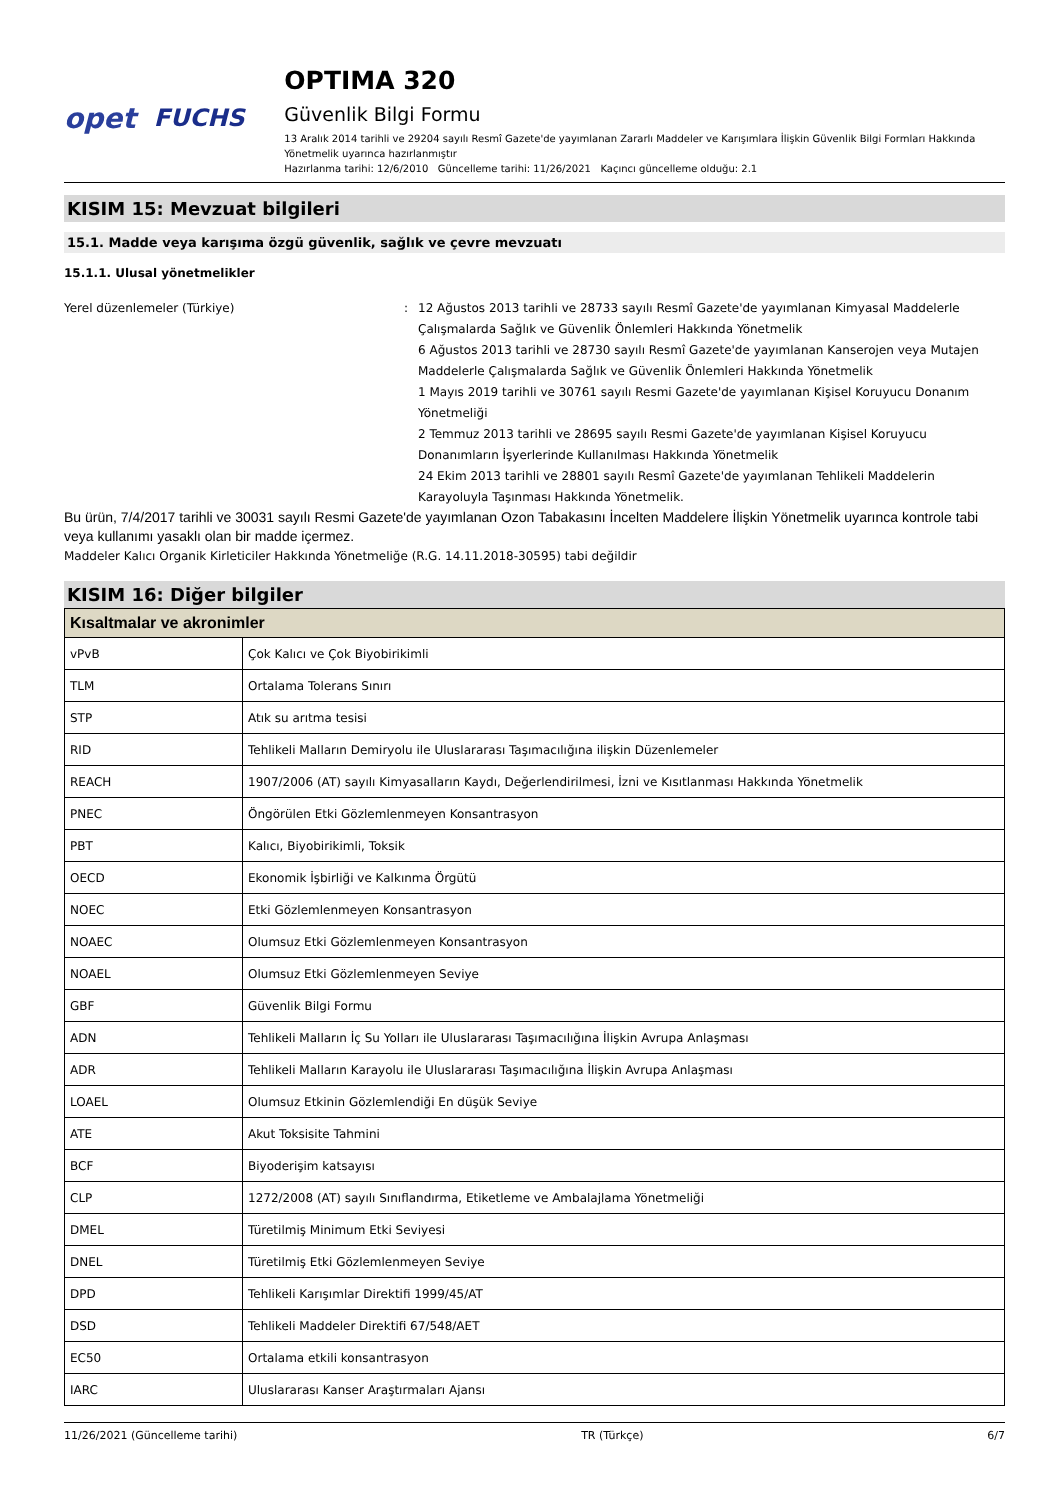opet FUCHS
OPTIMA 320
Güvenlik Bilgi Formu
13 Aralık 2014 tarihli ve 29204 sayılı Resmî Gazete'de yayımlanan Zararlı Maddeler ve Karışımlara İlişkin Güvenlik Bilgi Formları Hakkında Yönetmelik uyarınca hazırlanmıştır
Hazırlanma tarihi: 12/6/2010 Güncelleme tarihi: 11/26/2021 Kaçıncı güncelleme olduğu: 2.1
KISIM 15: Mevzuat bilgileri
15.1. Madde veya karışıma özgü güvenlik, sağlık ve çevre mevzuatı
15.1.1. Ulusal yönetmelikler
Yerel düzenlemeler (Türkiye) : 12 Ağustos 2013 tarihli ve 28733 sayılı Resmî Gazete'de yayımlanan Kimyasal Maddelerle Çalışmalarda Sağlık ve Güvenlik Önlemleri Hakkında Yönetmelik
6 Ağustos 2013 tarihli ve 28730 sayılı Resmî Gazete'de yayımlanan Kanserojen veya Mutajen Maddelerle Çalışmalarda Sağlık ve Güvenlik Önlemleri Hakkında Yönetmelik
1 Mayıs 2019 tarihli ve 30761 sayılı Resmi Gazete'de yayımlanan Kişisel Koruyucu Donanım Yönetmeliği
2 Temmuz 2013 tarihli ve 28695 sayılı Resmi Gazete'de yayımlanan Kişisel Koruyucu Donanımların İşyerlerinde Kullanılması Hakkında Yönetmelik
24 Ekim 2013 tarihli ve 28801 sayılı Resmî Gazete'de yayımlanan Tehlikeli Maddelerin Karayoluyla Taşınması Hakkında Yönetmelik.
Bu ürün, 7/4/2017 tarihli ve 30031 sayılı Resmi Gazete'de yayımlanan Ozon Tabakasını İncelten Maddelere İlişkin Yönetmelik uyarınca kontrole tabi veya kullanımı yasaklı olan bir madde içermez.
Maddeler Kalıcı Organik Kirleticiler Hakkında Yönetmeliğe (R.G. 14.11.2018-30595) tabi değildir
KISIM 16: Diğer bilgiler
| Kısaltmalar ve akronimler | |
| --- | --- |
| vPvB | Çok Kalıcı ve Çok Biyobirikimli |
| TLM | Ortalama Tolerans Sınırı |
| STP | Atık su arıtma tesisi |
| RID | Tehlikeli Malların Demiryolu ile Uluslararası Taşımacılığına ilişkin Düzenlemeler |
| REACH | 1907/2006 (AT) sayılı Kimyasalların Kaydı, Değerlendirilmesi, İzni ve Kısıtlanması Hakkında Yönetmelik |
| PNEC | Öngörülen Etki Gözlemlenmeyen Konsantrasyon |
| PBT | Kalıcı, Biyobirikimli, Toksik |
| OECD | Ekonomik İşbirliği ve Kalkınma Örgütü |
| NOEC | Etki Gözlemlenmeyen Konsantrasyon |
| NOAEC | Olumsuz Etki Gözlemlenmeyen Konsantrasyon |
| NOAEL | Olumsuz Etki Gözlemlenmeyen Seviye |
| GBF | Güvenlik Bilgi Formu |
| ADN | Tehlikeli Malların İç Su Yolları ile Uluslararası Taşımacılığına İlişkin Avrupa Anlaşması |
| ADR | Tehlikeli Malların Karayolu ile Uluslararası Taşımacılığına İlişkin Avrupa Anlaşması |
| LOAEL | Olumsuz Etkinin Gözlemlendiği En düşük Seviye |
| ATE | Akut Toksisite Tahmini |
| BCF | Biyoderişim katsayısı |
| CLP | 1272/2008 (AT) sayılı Sınıflandırma, Etiketleme ve Ambalajlama Yönetmeliği |
| DMEL | Türetilmiş Minimum Etki Seviyesi |
| DNEL | Türetilmiş Etki Gözlemlenmeyen Seviye |
| DPD | Tehlikeli Karışımlar Direktifi 1999/45/AT |
| DSD | Tehlikeli Maddeler Direktifi 67/548/AET |
| EC50 | Ortalama etkili konsantrasyon |
| IARC | Uluslararası Kanser Araştırmaları Ajansı |
11/26/2021 (Güncelleme tarihi) TR (Türkçe) 6/7